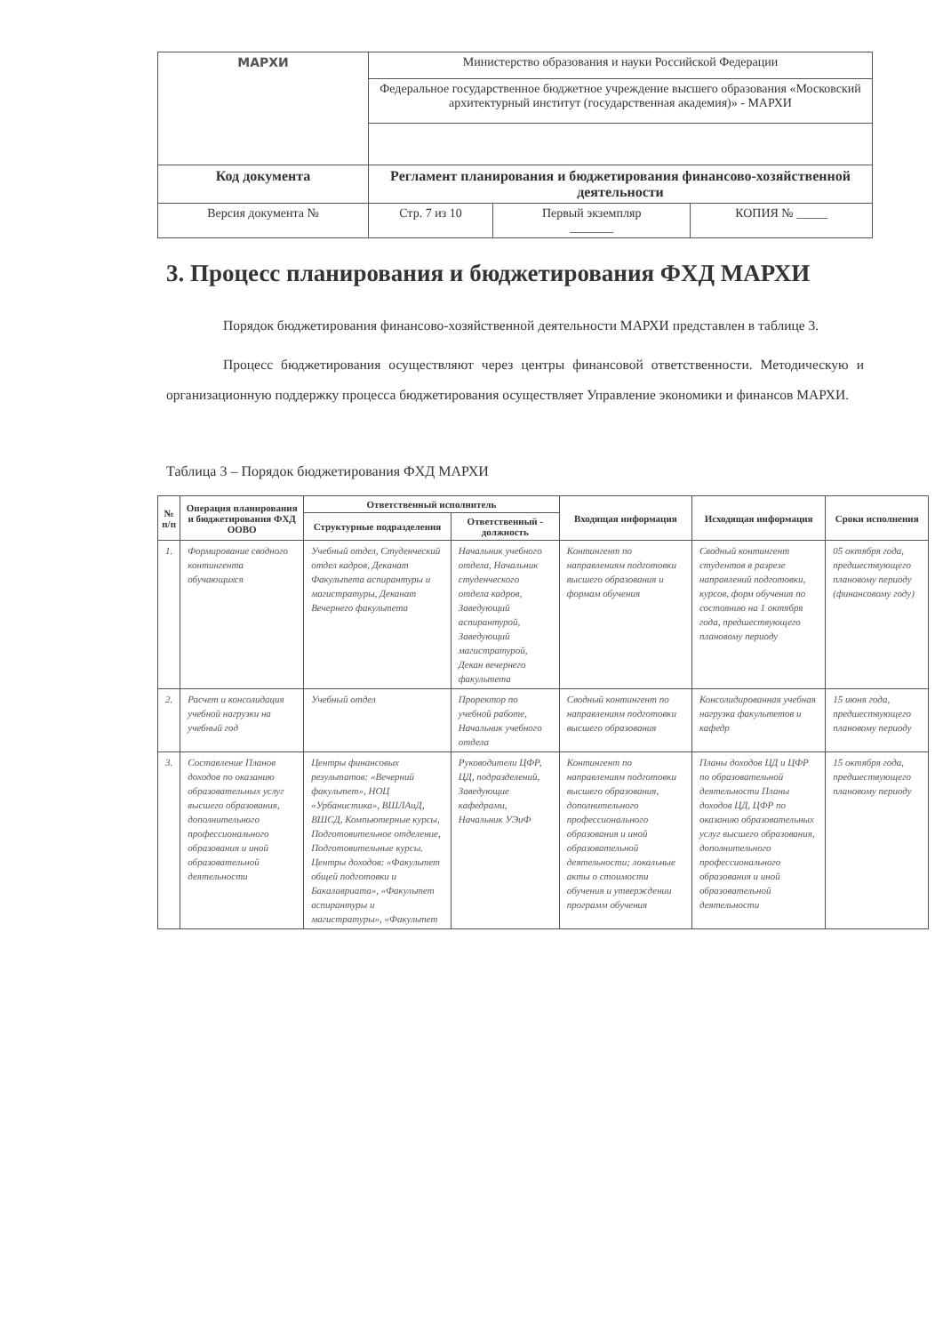| МАРХИ | Министерство образования и науки Российской Федерации | | |
| | Федеральное государственное бюджетное учреждение высшего образования «Московский архитектурный институт (государственная академия)» - МАРХИ | | |
| Код документа | Регламент планирования и бюджетирования финансово-хозяйственной деятельности | | |
| Версия документа № | Стр. 7 из 10 | Первый экземпляр _______ | КОПИЯ № _____ |
3. Процесс планирования и бюджетирования ФХД МАРХИ
Порядок бюджетирования финансово-хозяйственной деятельности МАРХИ представлен в таблице 3.
Процесс бюджетирования осуществляют через центры финансовой ответственности. Методическую и организационную поддержку процесса бюджетирования осуществляет Управление экономики и финансов МАРХИ.
Таблица 3 – Порядок бюджетирования ФХД МАРХИ
| № п/п | Операция планирования и бюджетирования ФХД ООВО | Ответственный исполнитель | | Входящая информация | Исходящая информация | Сроки исполнения |
| --- | --- | --- | --- | --- | --- | --- |
| | | Структурные подразделения | Ответственный - должность | | | |
| 1. | Формирование сводного контингента обучающихся | Учебный отдел, Студенческий отдел кадров, Деканат Факультета аспирантуры и магистратуры, Деканат Вечернего факультета | Начальник учебного отдела, Начальник студенческого отдела кадров, Заведующий аспирантурой, Заведующий магистратурой, Декан вечернего факультета | Контингент по направлениям подготовки высшего образования и формам обучения | Сводный контингент студентов в разрезе направлений подготовки, курсов, форм обучения по состоянию на 1 октября года, предшествующего плановому периоду | 05 октября года, предшествующего плановому периоду (финансовому году) |
| 2. | Расчет и консолидация учебной нагрузки на учебный год | Учебный отдел | Проректор по учебной работе, Начальник учебного отдела | Сводный контингент по направлениям подготовки высшего образования | Консолидированная учебная нагрузка факультетов и кафедр | 15 июня года, предшествующего плановому периоду |
| 3. | Составление Планов доходов по оказанию образовательных услуг высшего образования, дополнительного профессионального образования и иной образовательной деятельности | Центры финансовых результатов: «Вечерний факультет», НОЦ «Урбанистика», ВШЛАиД, ВШСД, Компьютерные курсы, Подготовительное отделение, Подготовительные курсы. Центры доходов: «Факультет общей подготовки и Бакалавриата», «Факультет аспирантуры и магистратуры», «Факультет | Руководители ЦФР, ЦД, подразделений, Заведующие кафедрами, Начальник УЭиФ | Контингент по направлениям подготовки высшего образования, дополнительного профессионального образования и иной образовательной деятельности; локальные акты о стоимости обучения и утверждении программ обучения | Планы доходов ЦД и ЦФР по образовательной деятельности Планы доходов ЦД, ЦФР по оказанию образовательных услуг высшего образования, дополнительного профессионального образования и иной образовательной деятельности | 15 октября года, предшествующего плановому периоду |